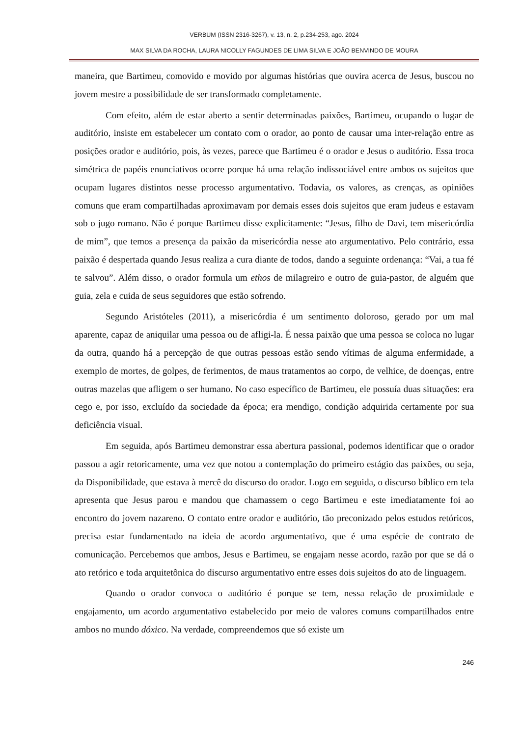VERBUM (ISSN 2316-3267), v. 13, n. 2, p.234-253, ago. 2024
MAX SILVA DA ROCHA, LAURA NICOLLY FAGUNDES DE LIMA SILVA E JOÃO BENVINDO DE MOURA
maneira, que Bartimeu, comovido e movido por algumas histórias que ouvira acerca de Jesus, buscou no jovem mestre a possibilidade de ser transformado completamente.
Com efeito, além de estar aberto a sentir determinadas paixões, Bartimeu, ocupando o lugar de auditório, insiste em estabelecer um contato com o orador, ao ponto de causar uma inter-relação entre as posições orador e auditório, pois, às vezes, parece que Bartimeu é o orador e Jesus o auditório. Essa troca simétrica de papéis enunciativos ocorre porque há uma relação indissociável entre ambos os sujeitos que ocupam lugares distintos nesse processo argumentativo. Todavia, os valores, as crenças, as opiniões comuns que eram compartilhadas aproximavam por demais esses dois sujeitos que eram judeus e estavam sob o jugo romano. Não é porque Bartimeu disse explicitamente: “Jesus, filho de Davi, tem misericórdia de mim”, que temos a presença da paixão da misericórdia nesse ato argumentativo. Pelo contrário, essa paixão é despertada quando Jesus realiza a cura diante de todos, dando a seguinte ordenança: “Vai, a tua fé te salvou”. Além disso, o orador formula um ethos de milagreiro e outro de guia-pastor, de alguém que guia, zela e cuida de seus seguidores que estão sofrendo.
Segundo Aristóteles (2011), a misericórdia é um sentimento doloroso, gerado por um mal aparente, capaz de aniquilar uma pessoa ou de afligi-la. É nessa paixão que uma pessoa se coloca no lugar da outra, quando há a percepção de que outras pessoas estão sendo vítimas de alguma enfermidade, a exemplo de mortes, de golpes, de ferimentos, de maus tratamentos ao corpo, de velhice, de doenças, entre outras mazelas que afligem o ser humano. No caso específico de Bartimeu, ele possuía duas situações: era cego e, por isso, excluído da sociedade da época; era mendigo, condição adquirida certamente por sua deficiência visual.
Em seguida, após Bartimeu demonstrar essa abertura passional, podemos identificar que o orador passou a agir retoricamente, uma vez que notou a contemplação do primeiro estágio das paixões, ou seja, da Disponibilidade, que estava à mercê do discurso do orador. Logo em seguida, o discurso bíblico em tela apresenta que Jesus parou e mandou que chamassem o cego Bartimeu e este imediatamente foi ao encontro do jovem nazareno. O contato entre orador e auditório, tão preconizado pelos estudos retóricos, precisa estar fundamentado na ideia de acordo argumentativo, que é uma espécie de contrato de comunicação. Percebemos que ambos, Jesus e Bartimeu, se engajam nesse acordo, razão por que se dá o ato retórico e toda arquitetônica do discurso argumentativo entre esses dois sujeitos do ato de linguagem.
Quando o orador convoca o auditório é porque se tem, nessa relação de proximidade e engajamento, um acordo argumentativo estabelecido por meio de valores comuns compartilhados entre ambos no mundo dóxico. Na verdade, compreendemos que só existe um
246